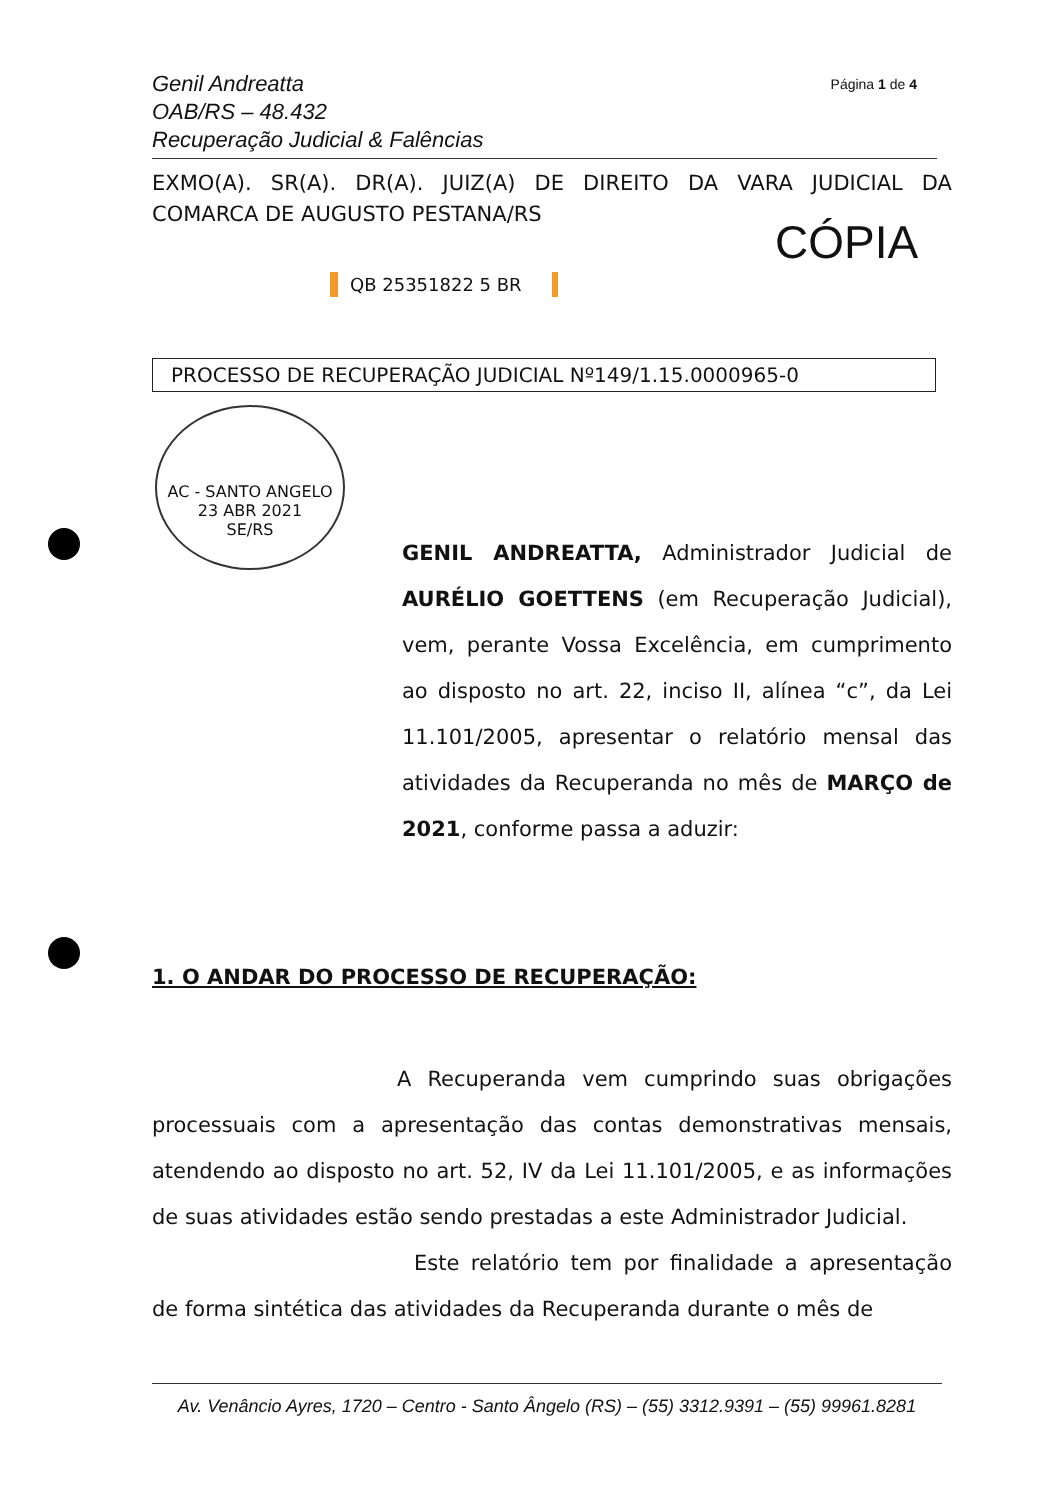Genil Andreatta
OAB/RS – 48.432
Recuperação Judicial & Falências
Página 1 de 4
EXMO(A). SR(A). DR(A). JUIZ(A) DE DIREITO DA VARA JUDICIAL DA COMARCA DE AUGUSTO PESTANA/RS
CÓPIA
QB 25351822 5 BR
PROCESSO DE RECUPERAÇÃO JUDICIAL Nº149/1.15.0000965-0
AC - SANTO ANGELO
23 ABR 2021
SE/RS
GENIL ANDREATTA, Administrador Judicial de AURÉLIO GOETTENS (em Recuperação Judicial), vem, perante Vossa Excelência, em cumprimento ao disposto no art. 22, inciso II, alínea “c”, da Lei 11.101/2005, apresentar o relatório mensal das atividades da Recuperanda no mês de MARÇO de 2021, conforme passa a aduzir:
1. O ANDAR DO PROCESSO DE RECUPERAÇÃO:
A Recuperanda vem cumprindo suas obrigações processuais com a apresentação das contas demonstrativas mensais, atendendo ao disposto no art. 52, IV da Lei 11.101/2005, e as informações de suas atividades estão sendo prestadas a este Administrador Judicial.
Este relatório tem por finalidade a apresentação de forma sintética das atividades da Recuperanda durante o mês de
Av. Venâncio Ayres, 1720 – Centro - Santo Ângelo (RS) – (55) 3312.9391 – (55) 99961.8281